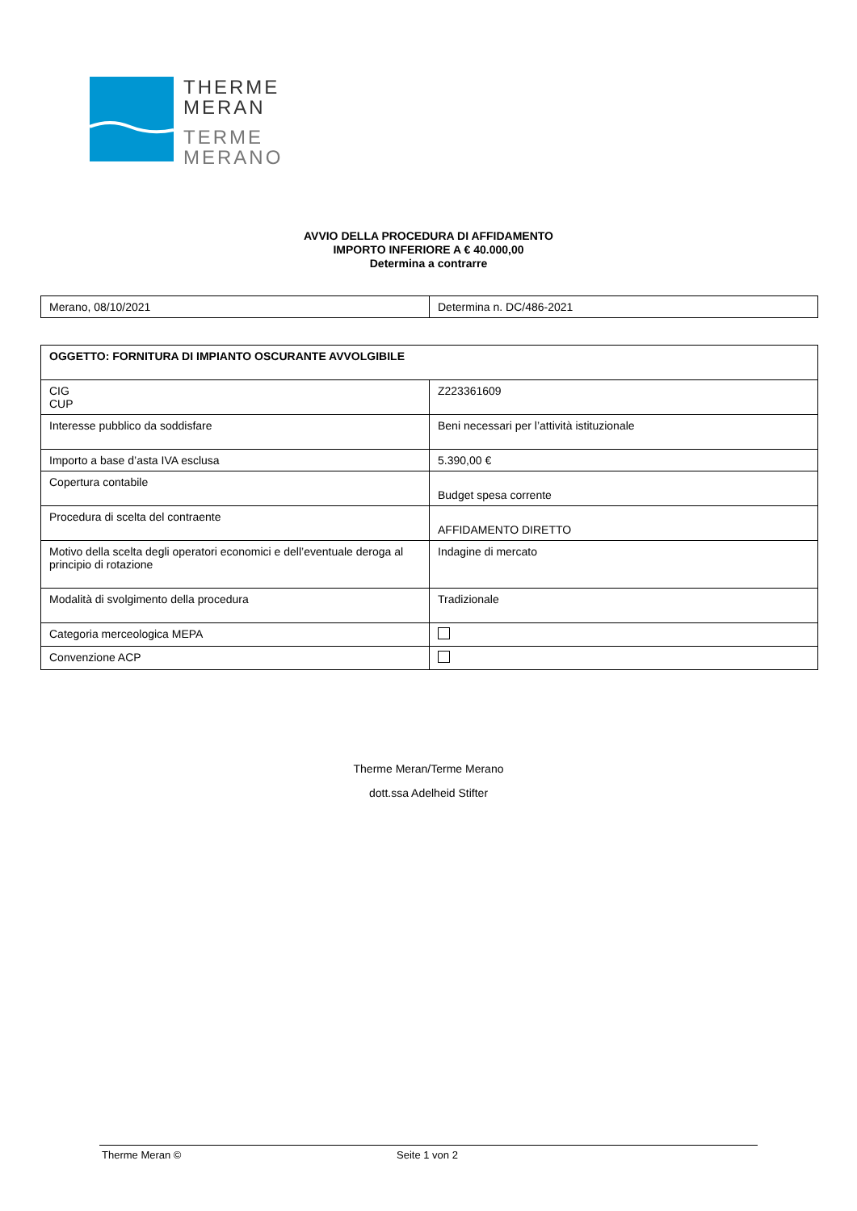THERME
MERAN
TERME
MERANO
AVVIO DELLA PROCEDURA DI AFFIDAMENTO
IMPORTO INFERIORE A € 40.000,00
Determina a contrarre
| Merano, 08/10/2021 | Determina n. DC/486-2021 |
| OGGETTO: FORNITURA DI IMPIANTO OSCURANTE AVVOLGIBILE | |
| CIG CUP | Z223361609 |
| Interesse pubblico da soddisfare | Beni necessari per l’attività istituzionale |
| Importo a base d’asta IVA esclusa | 5.390,00 € |
| Copertura contabile | Budget spesa corrente |
| Procedura di scelta del contraente | AFFIDAMENTO DIRETTO |
| Motivo della scelta degli operatori economici e dell’eventuale deroga al principio di rotazione | Indagine di mercato |
| Modalità di svolgimento della procedura | Tradizionale |
| Categoria merceologica MEPA | |
| Convenzione ACP | |
Therme Meran/Terme Merano
dott.ssa Adelheid Stifter
Therme Meran © Seite 1 von 2